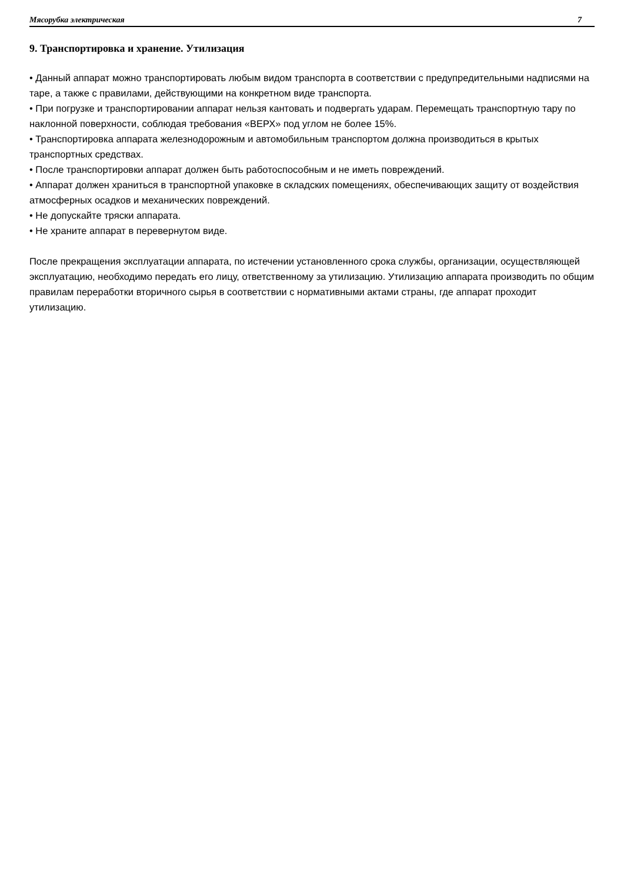Мясорубка электрическая 7
9. Транспортировка и хранение. Утилизация
• Данный аппарат можно транспортировать любым видом транспорта в соответствии с предупредительными надписями на таре, а также с правилами, действующими на конкретном виде транспорта.
• При погрузке и транспортировании аппарат нельзя кантовать и подвергать ударам. Перемещать транспортную тару по наклонной поверхности, соблюдая требования «ВЕРХ» под углом не более 15%.
• Транспортировка аппарата железнодорожным и автомобильным транспортом должна производиться в крытых транспортных средствах.
• После транспортировки аппарат должен быть работоспособным и не иметь повреждений.
• Аппарат должен храниться в транспортной упаковке в складских помещениях, обеспечивающих защиту от воздействия атмосферных осадков и механических повреждений.
• Не допускайте тряски аппарата.
• Не храните аппарат в перевернутом виде.
После прекращения эксплуатации аппарата, по истечении установленного срока службы, организации, осуществляющей эксплуатацию, необходимо передать его лицу, ответственному за утилизацию. Утилизацию аппарата производить по общим правилам переработки вторичного сырья в соответствии с нормативными актами страны, где аппарат проходит утилизацию.